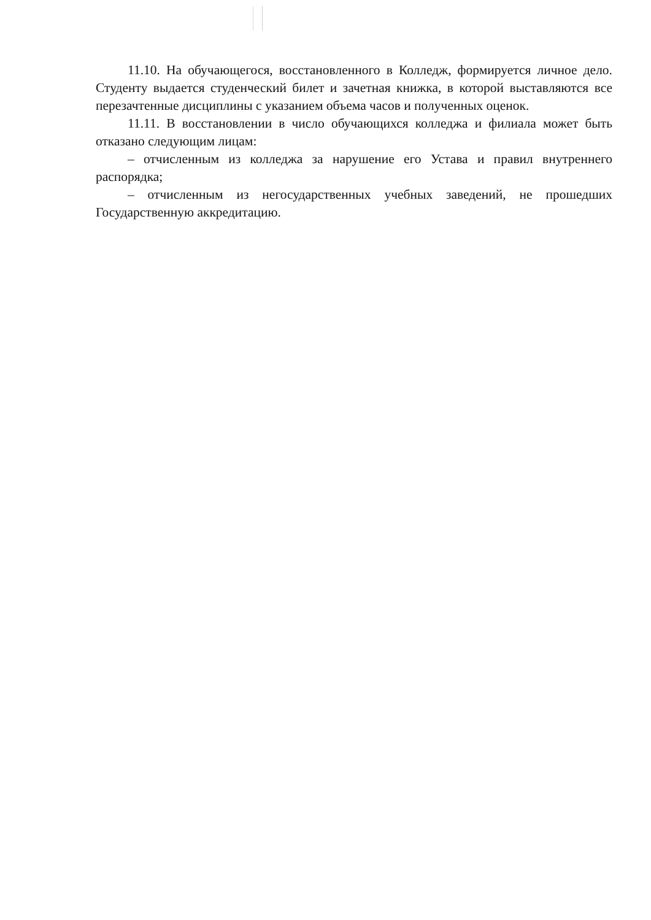11.10. На обучающегося, восстановленного в Колледж, формируется личное дело. Студенту выдается студенческий билет и зачетная книжка, в которой выставляются все перезачтенные дисциплины с указанием объема часов и полученных оценок.
11.11. В восстановлении в число обучающихся колледжа и филиала может быть отказано следующим лицам:
– отчисленным из колледжа за нарушение его Устава и правил внутреннего распорядка;
– отчисленным из негосударственных учебных заведений, не прошедших Государственную аккредитацию.